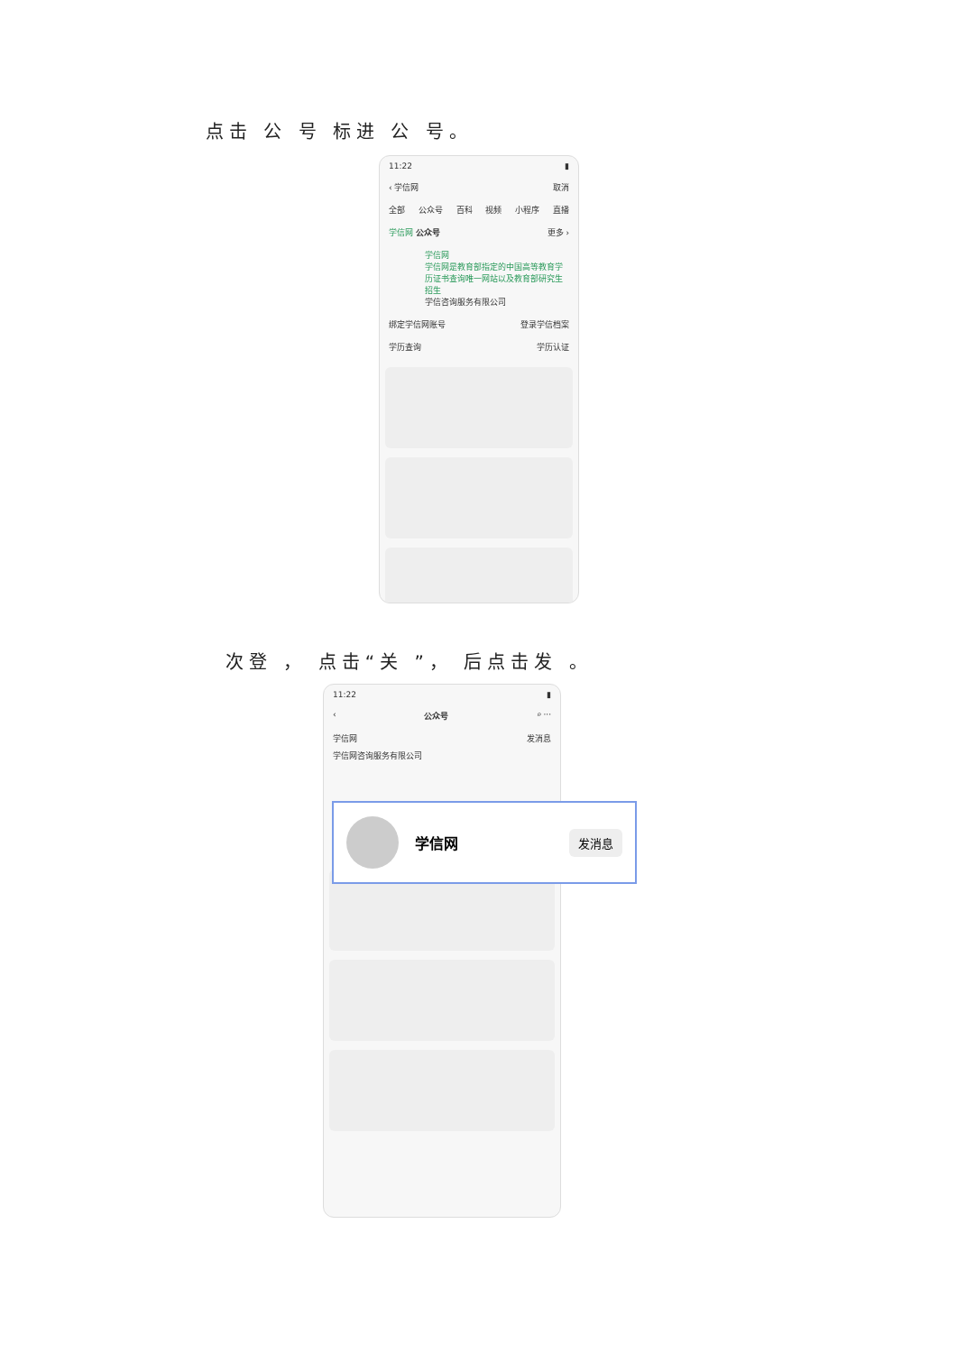点击 公 号 标进 公 号。
11:22 ▮
‹ 学信网 取消
全部 公众号 百科 视频 小程序 直播
学信网 公众号 更多 ›
学信网
学信网是教育部指定的中国高等教育学历证书查询唯一网站以及教育部研究生招生
学信咨询服务有限公司
绑定学信网账号 登录学信档案
学历查询 学历认证
次登 ， 点击“关 ”， 后点击发 。
11:22 ▮
‹ 公众号 ⌕ ···
学信网 发消息
学信网咨询服务有限公司
学信网 发消息